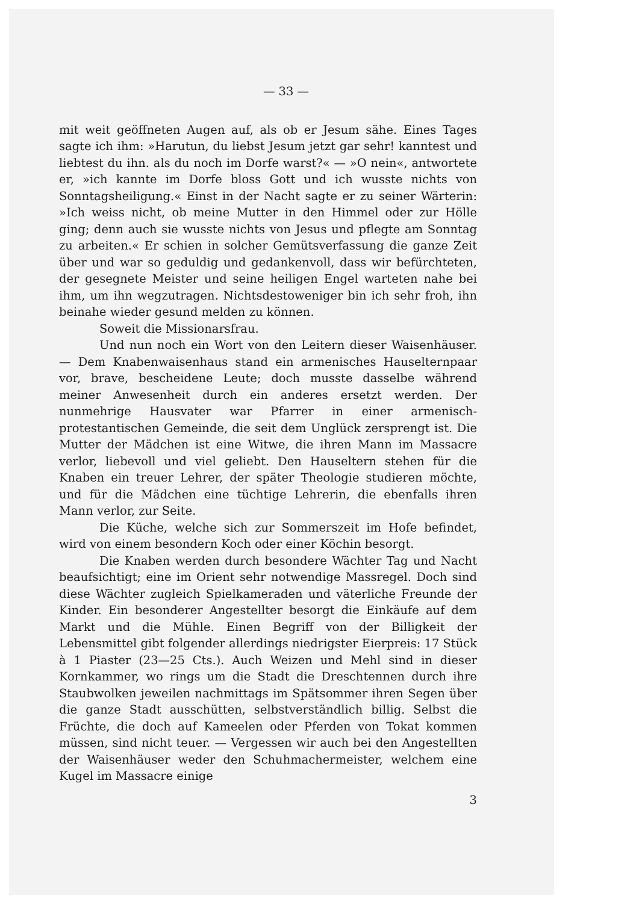— 33 —
mit weit geöffneten Augen auf, als ob er Jesum sähe. Eines Tages sagte ich ihm: »Harutun, du liebst Jesum jetzt gar sehr! kanntest und liebtest du ihn. als du noch im Dorfe warst?« — »O nein«, antwortete er, »ich kannte im Dorfe bloss Gott und ich wusste nichts von Sonntagsheiligung.« Einst in der Nacht sagte er zu seiner Wärterin: »Ich weiss nicht, ob meine Mutter in den Himmel oder zur Hölle ging; denn auch sie wusste nichts von Jesus und pflegte am Sonntag zu arbeiten.« Er schien in solcher Gemütsverfassung die ganze Zeit über und war so geduldig und gedankenvoll, dass wir befürchteten, der gesegnete Meister und seine heiligen Engel warteten nahe bei ihm, um ihn wegzutragen. Nichtsdestoweniger bin ich sehr froh, ihn beinahe wieder gesund melden zu können.
Soweit die Missionarsfrau.
Und nun noch ein Wort von den Leitern dieser Waisenhäuser. — Dem Knabenwaisenhaus stand ein armenisches Hauselternpaar vor, brave, bescheidene Leute; doch musste dasselbe während meiner Anwesenheit durch ein anderes ersetzt werden. Der nunmehrige Hausvater war Pfarrer in einer armenisch-protestantischen Gemeinde, die seit dem Unglück zersprengt ist. Die Mutter der Mädchen ist eine Witwe, die ihren Mann im Massacre verlor, liebevoll und viel geliebt. Den Hauseltern stehen für die Knaben ein treuer Lehrer, der später Theologie studieren möchte, und für die Mädchen eine tüchtige Lehrerin, die ebenfalls ihren Mann verlor, zur Seite.
Die Küche, welche sich zur Sommerszeit im Hofe befindet, wird von einem besondern Koch oder einer Köchin besorgt.
Die Knaben werden durch besondere Wächter Tag und Nacht beaufsichtigt; eine im Orient sehr notwendige Massregel. Doch sind diese Wächter zugleich Spielkameraden und väterliche Freunde der Kinder. Ein besonderer Angestellter besorgt die Einkäufe auf dem Markt und die Mühle. Einen Begriff von der Billigkeit der Lebensmittel gibt folgender allerdings niedrigster Eierpreis: 17 Stück à 1 Piaster (23—25 Cts.). Auch Weizen und Mehl sind in dieser Kornkammer, wo rings um die Stadt die Dreschtennen durch ihre Staubwolken jeweilen nachmittags im Spätsommer ihren Segen über die ganze Stadt ausschütten, selbstverständlich billig. Selbst die Früchte, die doch auf Kameelen oder Pferden von Tokat kommen müssen, sind nicht teuer. — Vergessen wir auch bei den Angestellten der Waisenhäuser weder den Schuhmachermeister, welchem eine Kugel im Massacre einige
3